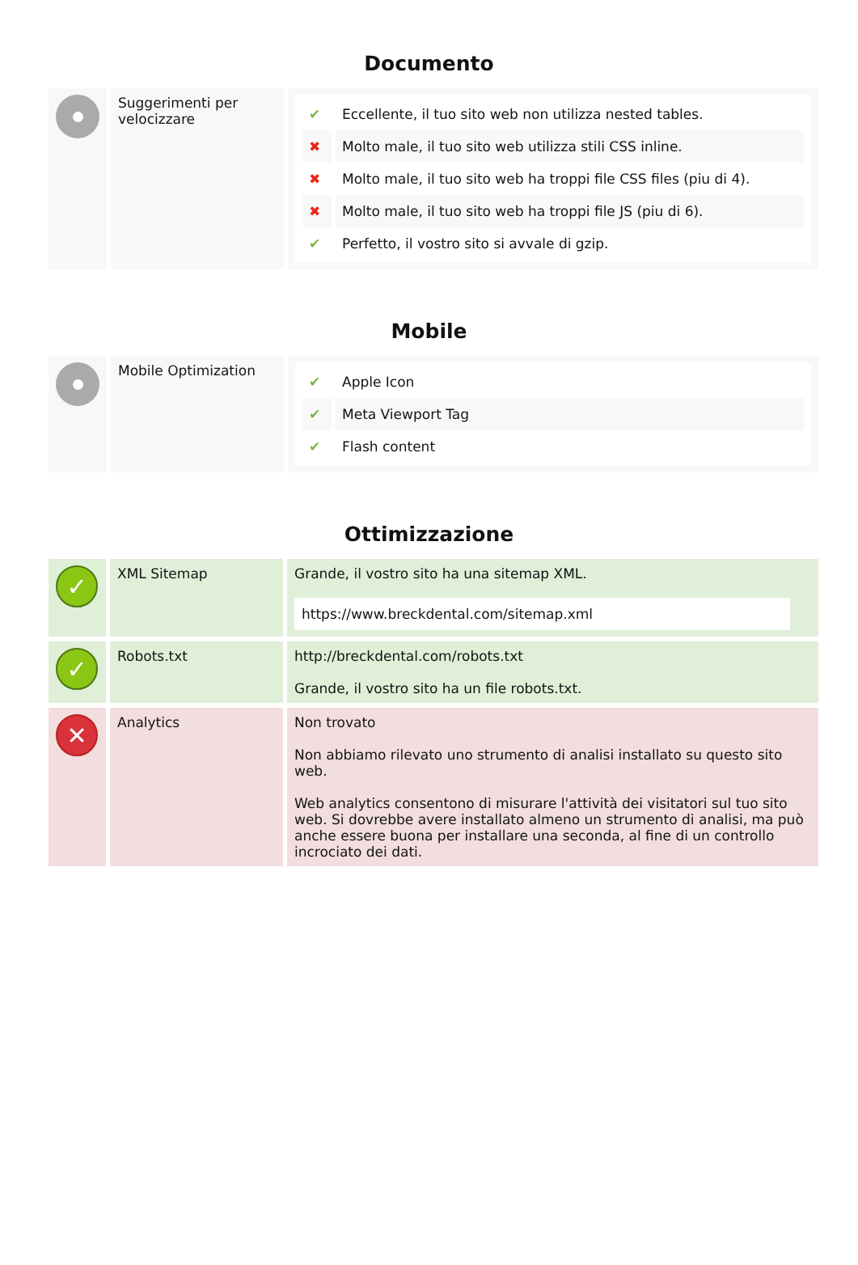Documento
| | Suggerimenti per velocizzare | / ✔ / Eccellente, il tuo sito web non utilizza nested tables. / / ✖ / Molto male, il tuo sito web utilizza stili CSS inline. / / ✖ / Molto male, il tuo sito web ha troppi file CSS files (piu di 4). / / ✖ / Molto male, il tuo sito web ha troppi file JS (piu di 6). / / ✔ / Perfetto, il vostro sito si avvale di gzip. / |
Mobile
| | Mobile Optimization | / ✔ / Apple Icon / / ✔ / Meta Viewport Tag / / ✔ / Flash content / |
Ottimizzazione
| ✓ | XML Sitemap | Grande, il vostro sito ha una sitemap XML. https://www.breckdental.com/sitemap.xml |
| ✓ | Robots.txt | http://breckdental.com/robots.txt Grande, il vostro sito ha un file robots.txt. |
| ✕ | Analytics | Non trovato Non abbiamo rilevato uno strumento di analisi installato su questo sito web. Web analytics consentono di misurare l'attività dei visitatori sul tuo sito web. Si dovrebbe avere installato almeno un strumento di analisi, ma può anche essere buona per installare una seconda, al fine di un controllo incrociato dei dati. |